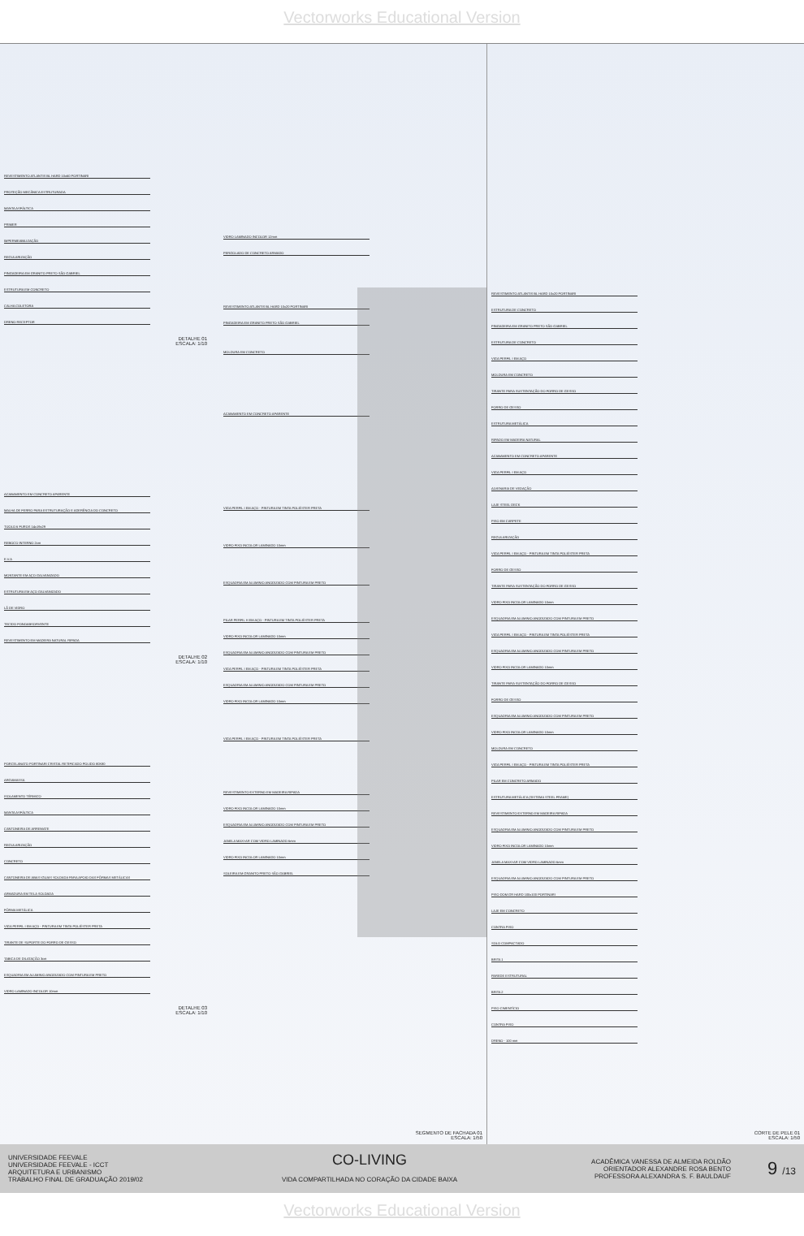Vectorworks Educational Version
REVESTIMENTO ATLANTIS BL HARD 10x60 PORTINARI
PROTEÇÃO MECÂNICA ESTRUTURADA
MANTA ASFÁLTICA
PRIMER
IMPERMEABILIZAÇÃO
REGULARIZAÇÃO
PINGADEIRA EM GRANITO PRETO SÃO GABRIEL
ESTRUTURA EM CONCRETO
CALHA COLETORA
DRENO RECEPTOR
DETALHE 01
ESCALA: 1/10
ACABAMENTO EM CONCRETO APARENTE
MALHA DE FERRO PARA ESTRUTURAÇÃO E ADERÊNCIA DO CONCRETO
TIJOLO 6 FUROS 14x19x29
REBOCO INTERNO 2cm
E.V.A
MONTANTE EM AÇO GALVANIZADO
ESTRUTURA EM AÇO GALVANIZADO
LÃ DE VIDRO
TECIDO FONOABSORVENTE
REVESTIMENTO EM MADEIRA NATURAL RIPADA
DETALHE 02
ESCALA: 1/10
PORCELANATO PORTINARI CRISTAL RETIFICADO POLIDO 80X80
ARGAMASSA
ISOLAMENTO TÉRMICO
MANTA ASFÁLTICA
CANTONEIRA DE ARREMATE
REGULARIZAÇÃO
CONCRETO
CANTONEIRA DE ABAS IGUAIS SOLDADA PARA APOIO DAS FÔRMAS METÁLICAS
ARMADURA EM TELA SOLDADA
FÔRMA METÁLICA
VIGA PERFIL I EM AÇO - PINTURA EM TINTA POLIÉSTER PRETA
TIRANTE DE SUPORTE DO FORRO DE GESSO
TABICA DE DILATAÇÃO 3cm
ESQUADRIA EM ALUMINIO ANODIZADO COM PINTURA EM PRETO
VIDRO LAMINADO INCOLOR 10mm
DETALHE 03
ESCALA: 1/10
VIDRO LAMINADO INCOLOR 12mm
PERGOLADO DE CONCRETO ARMADO
REVESTIMENTO ATLANTIS BL HARD 10x20 PORTINARI
PINGADEIRA EM GRANITO PRETO SÃO GABRIEL
MOLDURA EM CONCRETO
ACABAMENTO EM CONCRETO APARENTE
VIGA PERFIL I EM AÇO - PINTURA EM TINTA POLIÉSTER PRETA
VIDRO FIXO INCOLOR LAMINADO 10mm
ESQUADRIA EM ALUMINIO ANODIZADO COM PINTURA EM PRETO
PILAR PERFIL H EM AÇO - PINTURA EM TINTA POLIÉSTER PRETA
VIDRO FIXO INCOLOR LAMINADO 10mm
ESQUADRIA EM ALUMINIO ANODIZADO COM PINTURA EM PRETO
VIGA PERFIL I EM AÇO - PINTURA EM TINTA POLIÉSTER PRETA
ESQUADRIA EM ALUMINIO ANODIZADO COM PINTURA EM PRETO
VIDRO FIXO INCOLOR LAMINADO 10mm
VIGA PERFIL I EM AÇO - PINTURA EM TINTA POLIÉSTER PRETA
REVESTIMENTO EXTERNO EM MADEIRA RIPADA
VIDRO FIXO INCOLOR LAMINADO 10mm
ESQUADRIA EM ALUMINIO ANODIZADO COM PINTURA EM PRETO
JANELA MAXI-AR COM VIDRO LAMINADO 6mm
VIDRO FIXO INCOLOR LAMINADO 10mm
SOLEIRA EM GRANITO PRETO SÃO GABRIEL
SEGMENTO DE FACHADA 01
ESCALA: 1/50
REVESTIMENTO ATLANTIS BL HARD 10x20 PORTINARI
ESTRUTURA DE CONCRETO
PINGADEIRA EM GRANITO PRETO SÃO GABRIEL
ESTRUTURA DE CONCRETO
VIGA PERFIL I EM AÇO
MOLDURA EM CONCRETO
TIRANTE PARA SUSTENTAÇÃO DO FORRO DE GESSO
FORRO DE GESSO
ESTRUTURA METÁLICA
RIPADO EM MADEIRA NATURAL
ACABAMENTO EM CONCRETO APARENTE
VIGA PERFIL I EM AÇO
ALVENARIA DE VEDAÇÃO
LAJE STEEL DECK
PISO EM CARPETE
REGULARIZAÇÃO
VIGA PERFIL I EM AÇO - PINTURA EM TINTA POLIÉSTER PRETA
FORRO DE GESSO
TIRANTE PARA SUSTENTAÇÃO DO FORRO DE GESSO
VIDRO FIXO INCOLOR LAMINADO 10mm
ESQUADRIA EM ALUMINIO ANODIZADO COM PINTURA EM PRETO
VIGA PERFIL I EM AÇO - PINTURA EM TINTA POLIÉSTER PRETA
ESQUADRIA EM ALUMINIO ANODIZADO COM PINTURA EM PRETO
VIDRO FIXO INCOLOR LAMINADO 10mm
TIRANTE PARA SUSTENTAÇÃO DO FORRO DE GESSO
FORRO DE GESSO
ESQUADRIA EM ALUMINIO ANODIZADO COM PINTURA EM PRETO
VIDRO FIXO INCOLOR LAMINADO 10mm
MOLDURA EM CONCRETO
VIGA PERFIL I EM AÇO - PINTURA EM TINTA POLIÉSTER PRETA
PILAR EM CONCRETO ARMADO
ESTRUTURA METÁLICA (SISTEMA STEEL FRAME)
REVESTIMENTO EXTERNO EM MADEIRA RIPADA
ESQUADRIA EM ALUMINIO ANODIZADO COM PINTURA EM PRETO
VIDRO FIXO INCOLOR LAMINADO 10mm
JANELA MAXI-AR COM VIDRO LAMINADO 6mm
ESQUADRIA EM ALUMINIO ANODIZADO COM PINTURA EM PRETO
PISO DOM GR HARD 100x100 PORTINARI
LAJE EM CONCRETO
CONTRA PISO
SOLO COMPACTADO
BRITA 1
PAREDE ESTRUTURAL
BRITA 2
PISO CIMENTÍCIO
CONTRA PISO
DRENO - 100 mm
CORTE DE PELE 01
ESCALA: 1/50
UNIVERSIDADE FEEVALE
UNIVERSIDADE FEEVALE - ICCT
ARQUITETURA E URBANISMO
TRABALHO FINAL DE GRADUAÇÃO 2019/02
CO-LIVING
VIDA COMPARTILHADA NO CORAÇÃO DA CIDADE BAIXA
ACADÊMICA VANESSA DE ALMEIDA ROLDÃO
ORIENTADOR ALEXANDRE ROSA BENTO
PROFESSORA ALEXANDRA S. F. BAULDAUF
9 /13
Vectorworks Educational Version